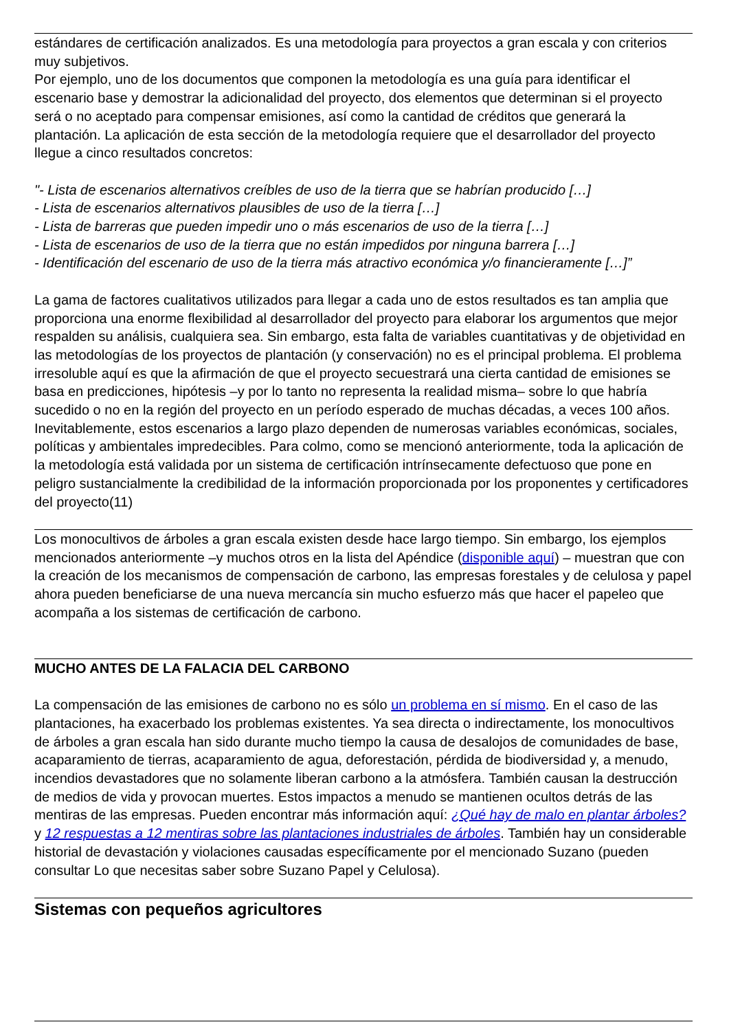estándares de certificación analizados. Es una metodología para proyectos a gran escala y con criterios muy subjetivos.
Por ejemplo, uno de los documentos que componen la metodología es una guía para identificar el escenario base y demostrar la adicionalidad del proyecto, dos elementos que determinan si el proyecto será o no aceptado para compensar emisiones, así como la cantidad de créditos que generará la plantación. La aplicación de esta sección de la metodología requiere que el desarrollador del proyecto llegue a cinco resultados concretos:
"- Lista de escenarios alternativos creíbles de uso de la tierra que se habrían producido […]
- Lista de escenarios alternativos plausibles de uso de la tierra […]
- Lista de barreras que pueden impedir uno o más escenarios de uso de la tierra […]
- Lista de escenarios de uso de la tierra que no están impedidos por ninguna barrera […]
- Identificación del escenario de uso de la tierra más atractivo económica y/o financieramente […]”
La gama de factores cualitativos utilizados para llegar a cada uno de estos resultados es tan amplia que proporciona una enorme flexibilidad al desarrollador del proyecto para elaborar los argumentos que mejor respalden su análisis, cualquiera sea. Sin embargo, esta falta de variables cuantitativas y de objetividad en las metodologías de los proyectos de plantación (y conservación) no es el principal problema. El problema irresoluble aquí es que la afirmación de que el proyecto secuestrará una cierta cantidad de emisiones se basa en predicciones, hipótesis –y por lo tanto no representa la realidad misma– sobre lo que habría sucedido o no en la región del proyecto en un período esperado de muchas décadas, a veces 100 años. Inevitablemente, estos escenarios a largo plazo dependen de numerosas variables económicas, sociales, políticas y ambientales impredecibles. Para colmo, como se mencionó anteriormente, toda la aplicación de la metodología está validada por un sistema de certificación intrínsecamente defectuoso que pone en peligro sustancialmente la credibilidad de la información proporcionada por los proponentes y certificadores del proyecto(11)
Los monocultivos de árboles a gran escala existen desde hace largo tiempo. Sin embargo, los ejemplos mencionados anteriormente –y muchos otros en la lista del Apéndice (disponible aquí) – muestran que con la creación de los mecanismos de compensación de carbono, las empresas forestales y de celulosa y papel ahora pueden beneficiarse de una nueva mercancía sin mucho esfuerzo más que hacer el papeleo que acompaña a los sistemas de certificación de carbono.
MUCHO ANTES DE LA FALACIA DEL CARBONO
La compensación de las emisiones de carbono no es sólo un problema en sí mismo. En el caso de las plantaciones, ha exacerbado los problemas existentes. Ya sea directa o indirectamente, los monocultivos de árboles a gran escala han sido durante mucho tiempo la causa de desalojos de comunidades de base, acaparamiento de tierras, acaparamiento de agua, deforestación, pérdida de biodiversidad y, a menudo, incendios devastadores que no solamente liberan carbono a la atmósfera. También causan la destrucción de medios de vida y provocan muertes. Estos impactos a menudo se mantienen ocultos detrás de las mentiras de las empresas. Pueden encontrar más información aquí: ¿Qué hay de malo en plantar árboles? y 12 respuestas a 12 mentiras sobre las plantaciones industriales de árboles. También hay un considerable historial de devastación y violaciones causadas específicamente por el mencionado Suzano (pueden consultar Lo que necesitas saber sobre Suzano Papel y Celulosa).
Sistemas con pequeños agricultores